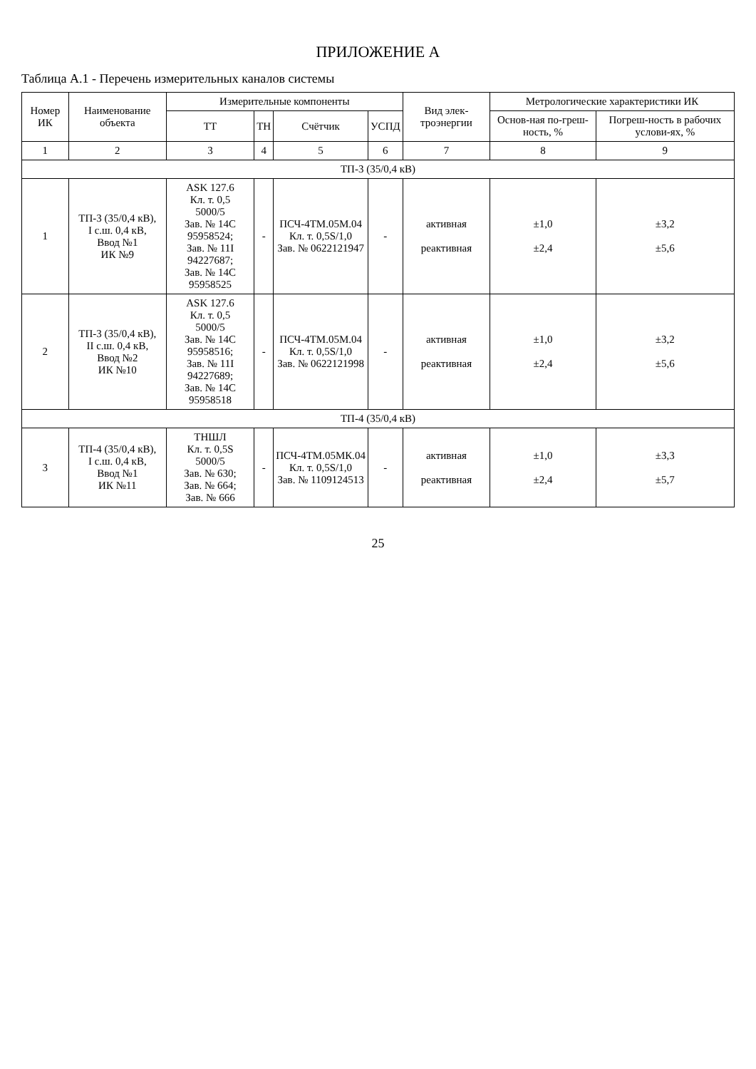ПРИЛОЖЕНИЕ А
Таблица А.1 - Перечень измерительных каналов системы
| Номер ИК | Наименование объекта | Измерительные компоненты | | | | Вид элек-троэнергии | Метрологические характеристики ИК | |
| --- | --- | --- | --- | --- | --- | --- | --- | --- |
| | | ТТ | ТН | Счётчик | УСПД | | Основ-ная по-греш-ность, % | Погреш-ность в рабочих услови-ях, % |
| 1 | 2 | 3 | 4 | 5 | 6 | 7 | 8 | 9 |
| ТП-3 (35/0,4 кВ) | | | | | | | | |
| 1 | ТП-3 (35/0,4 кВ), I с.ш. 0,4 кВ, Ввод №1 ИК №9 | ASK 127.6 Кл. т. 0,5 5000/5 Зав. № 14С 95958524; Зав. № 11I 94227687; Зав. № 14С 95958525 | - | ПСЧ-4ТМ.05М.04 Кл. т. 0,5S/1,0 Зав. № 0622121947 | - | активная реактивная | ±1,0 ±2,4 | ±3,2 ±5,6 |
| 2 | ТП-3 (35/0,4 кВ), II с.ш. 0,4 кВ, Ввод №2 ИК №10 | ASK 127.6 Кл. т. 0,5 5000/5 Зав. № 14С 95958516; Зав. № 11I 94227689; Зав. № 14С 95958518 | - | ПСЧ-4ТМ.05М.04 Кл. т. 0,5S/1,0 Зав. № 0622121998 | - | активная реактивная | ±1,0 ±2,4 | ±3,2 ±5,6 |
| ТП-4 (35/0,4 кВ) | | | | | | | | |
| 3 | ТП-4 (35/0,4 кВ), I с.ш. 0,4 кВ, Ввод №1 ИК №11 | ТНШЛ Кл. т. 0,5S 5000/5 Зав. № 630; Зав. № 664; Зав. № 666 | - | ПСЧ-4ТМ.05МК.04 Кл. т. 0,5S/1,0 Зав. № 1109124513 | - | активная реактивная | ±1,0 ±2,4 | ±3,3 ±5,7 |
25